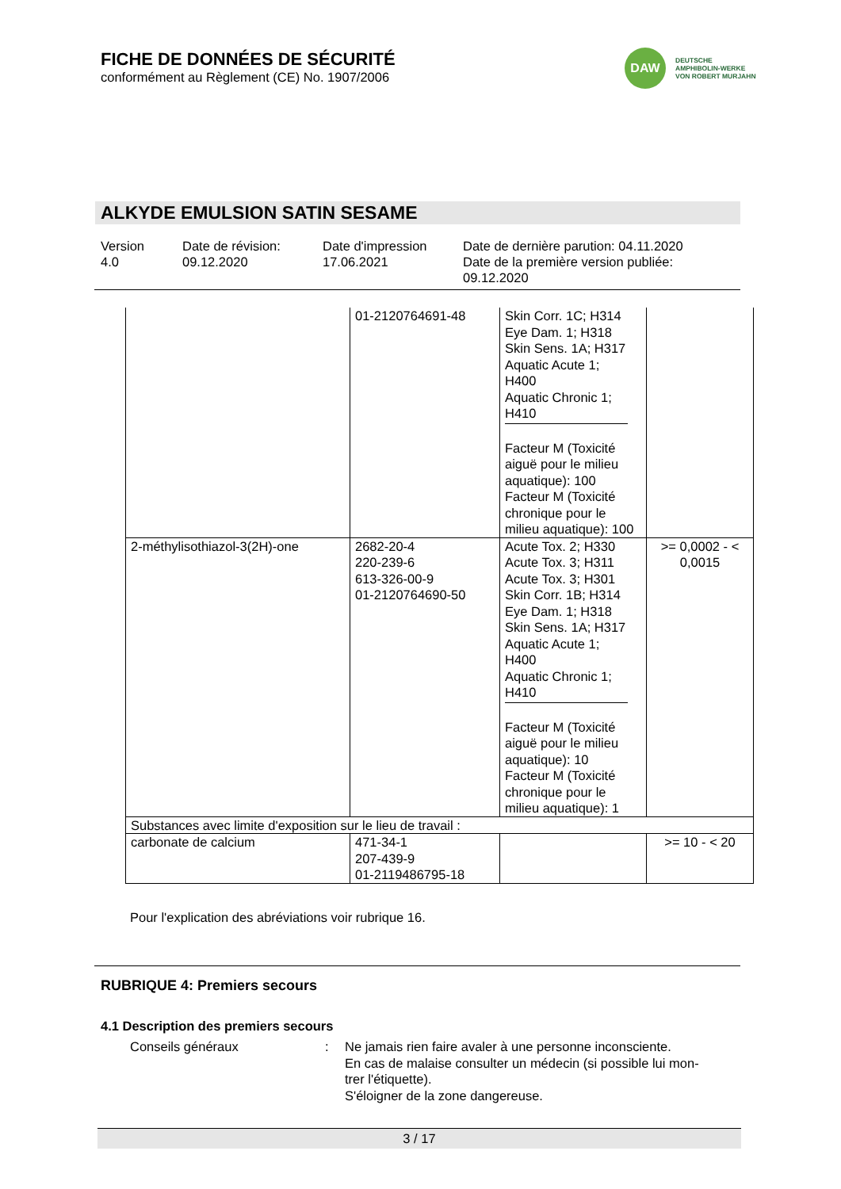FICHE DE DONNÉES DE SÉCURITÉ
conformément au Règlement (CE) No. 1907/2006
DAW
DEUTSCHE
AMPHIBOLIN-WERKE
VON ROBERT MURJAHN
ALKYDE EMULSION SATIN SESAME
Version
4.0
Date de révision:
09.12.2020
Date d'impression
17.06.2021
Date de dernière parution: 04.11.2020
Date de la première version publiée:
09.12.2020
| | 01-2120764691-48 | Skin Corr. 1C; H314 Eye Dam. 1; H318 Skin Sens. 1A; H317 Aquatic Acute 1; H400 Aquatic Chronic 1; H410 Facteur M (Toxicité aiguë pour le milieu aquatique): 100 Facteur M (Toxicité chronique pour le milieu aquatique): 100 | |
| 2-méthylisothiazol-3(2H)-one | 2682-20-4 220-239-6 613-326-00-9 01-2120764690-50 | Acute Tox. 2; H330 Acute Tox. 3; H311 Acute Tox. 3; H301 Skin Corr. 1B; H314 Eye Dam. 1; H318 Skin Sens. 1A; H317 Aquatic Acute 1; H400 Aquatic Chronic 1; H410 Facteur M (Toxicité aiguë pour le milieu aquatique): 10 Facteur M (Toxicité chronique pour le milieu aquatique): 1 | >= 0,0002 - < 0,0015 |
| Substances avec limite d'exposition sur le lieu de travail : | | | |
| carbonate de calcium | 471-34-1 207-439-9 01-2119486795-18 | | >= 10 - < 20 |
Pour l'explication des abréviations voir rubrique 16.
RUBRIQUE 4: Premiers secours
4.1 Description des premiers secours
Conseils généraux : Ne jamais rien faire avaler à une personne inconsciente.
En cas de malaise consulter un médecin (si possible lui mon-
trer l'étiquette).
S'éloigner de la zone dangereuse.
3 / 17